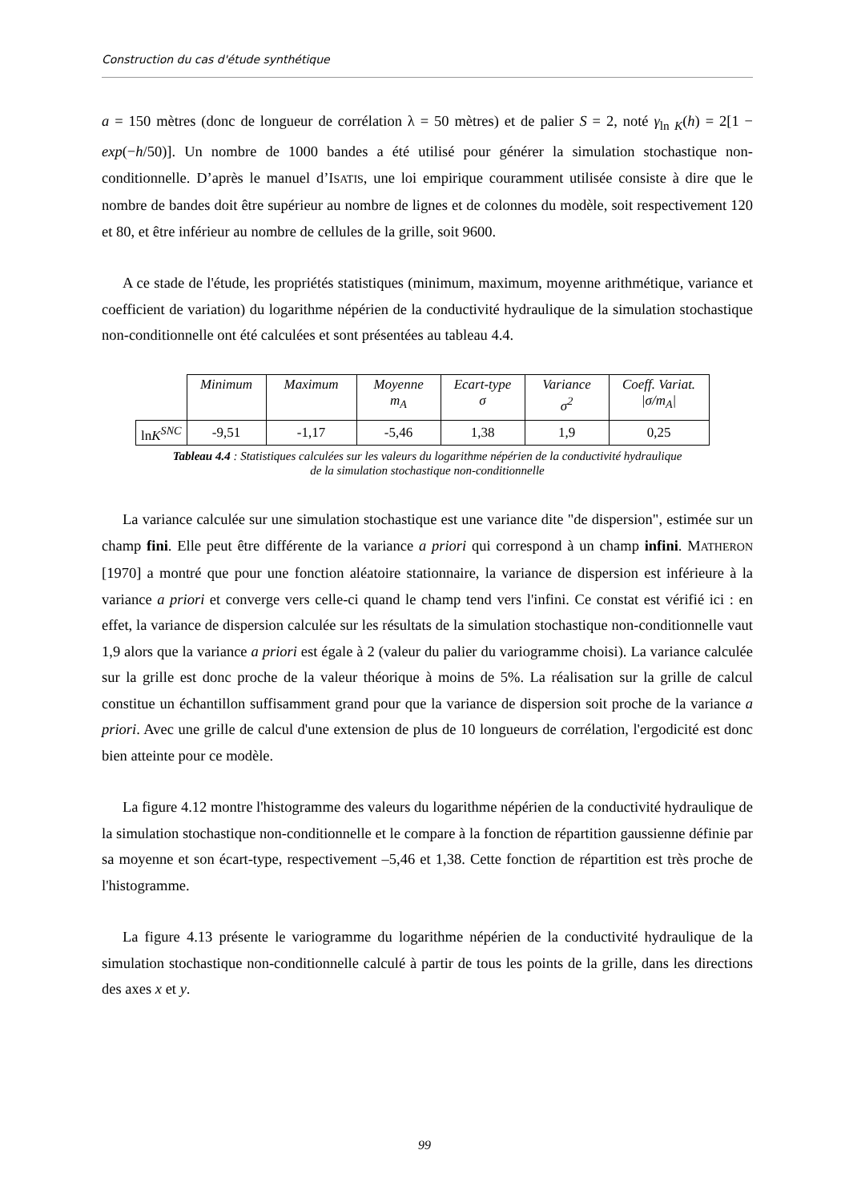Construction du cas d'étude synthétique
a = 150 mètres (donc de longueur de corrélation λ = 50 mètres) et de palier S = 2, noté γ<sub>ln K</sub>(h) = 2[1 − exp(−h/50)]. Un nombre de 1000 bandes a été utilisé pour générer la simulation stochastique non-conditionnelle. D’après le manuel d’ISATIS, une loi empirique couramment utilisée consiste à dire que le nombre de bandes doit être supérieur au nombre de lignes et de colonnes du modèle, soit respectivement 120 et 80, et être inférieur au nombre de cellules de la grille, soit 9600.
A ce stade de l'étude, les propriétés statistiques (minimum, maximum, moyenne arithmétique, variance et coefficient de variation) du logarithme népérien de la conductivité hydraulique de la simulation stochastique non-conditionnelle ont été calculées et sont présentées au tableau 4.4.
| | Minimum | Maximum | Moyenne m<sub>A</sub> | Ecart-type σ | Variance σ<sup>2</sup> | Coeff. Variat. /σ/ m<sub>A</sub> / |
| ln K<sup>SNC</sup> | -9,51 | -1,17 | -5,46 | 1,38 | 1,9 | 0,25 |
Tableau 4.4 : Statistiques calculées sur les valeurs du logarithme népérien de la conductivité hydraulique
de la simulation stochastique non-conditionnelle
La variance calculée sur une simulation stochastique est une variance dite "de dispersion", estimée sur un champ fini. Elle peut être différente de la variance a priori qui correspond à un champ infini. MATHERON [1970] a montré que pour une fonction aléatoire stationnaire, la variance de dispersion est inférieure à la variance a priori et converge vers celle-ci quand le champ tend vers l'infini. Ce constat est vérifié ici : en effet, la variance de dispersion calculée sur les résultats de la simulation stochastique non-conditionnelle vaut 1,9 alors que la variance a priori est égale à 2 (valeur du palier du variogramme choisi). La variance calculée sur la grille est donc proche de la valeur théorique à moins de 5%. La réalisation sur la grille de calcul constitue un échantillon suffisamment grand pour que la variance de dispersion soit proche de la variance a priori. Avec une grille de calcul d'une extension de plus de 10 longueurs de corrélation, l'ergodicité est donc bien atteinte pour ce modèle.
La figure 4.12 montre l'histogramme des valeurs du logarithme népérien de la conductivité hydraulique de la simulation stochastique non-conditionnelle et le compare à la fonction de répartition gaussienne définie par sa moyenne et son écart-type, respectivement –5,46 et 1,38. Cette fonction de répartition est très proche de l'histogramme.
La figure 4.13 présente le variogramme du logarithme népérien de la conductivité hydraulique de la simulation stochastique non-conditionnelle calculé à partir de tous les points de la grille, dans les directions des axes x et y.
99